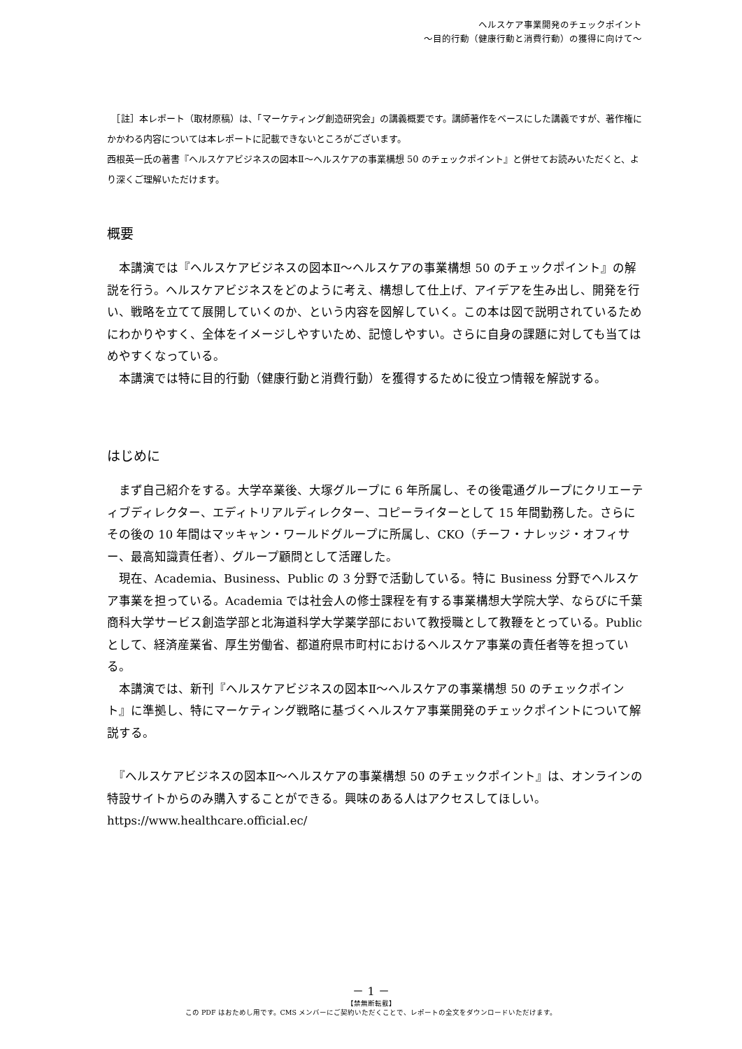ヘルスケア事業開発のチェックポイント
～目的行動（健康行動と消費行動）の獲得に向けて～
　［註］本レポート（取材原稿）は、「マーケティング創造研究会」の講義概要です。講師著作をベースにした講義ですが、著作権にかかわる内容については本レポートに記載できないところがございます。
西根英一氏の著書『ヘルスケアビジネスの図本Ⅱ～ヘルスケアの事業構想 50 のチェックポイント』と併せてお読みいただくと、より深くご理解いただけます。
概要
　本講演では『ヘルスケアビジネスの図本Ⅱ～ヘルスケアの事業構想 50 のチェックポイント』の解説を行う。ヘルスケアビジネスをどのように考え、構想して仕上げ、アイデアを生み出し、開発を行い、戦略を立てて展開していくのか、という内容を図解していく。この本は図で説明されているためにわかりやすく、全体をイメージしやすいため、記憶しやすい。さらに自身の課題に対しても当てはめやすくなっている。
　本講演では特に目的行動（健康行動と消費行動）を獲得するために役立つ情報を解説する。
はじめに
　まず自己紹介をする。大学卒業後、大塚グループに 6 年所属し、その後電通グループにクリエーティブディレクター、エディトリアルディレクター、コピーライターとして 15 年間勤務した。さらにその後の 10 年間はマッキャン・ワールドグループに所属し、CKO（チーフ・ナレッジ・オフィサー、最高知識責任者）、グループ顧問として活躍した。
　現在、Academia、Business、Public の 3 分野で活動している。特に Business 分野でヘルスケア事業を担っている。Academia では社会人の修士課程を有する事業構想大学院大学、ならびに千葉商科大学サービス創造学部と北海道科学大学薬学部において教授職として教鞭をとっている。Public として、経済産業省、厚生労働省、都道府県市町村におけるヘルスケア事業の責任者等を担っている。
　本講演では、新刊『ヘルスケアビジネスの図本Ⅱ～ヘルスケアの事業構想 50 のチェックポイント』に準拠し、特にマーケティング戦略に基づくヘルスケア事業開発のチェックポイントについて解説する。
　『ヘルスケアビジネスの図本Ⅱ～ヘルスケアの事業構想 50 のチェックポイント』は、オンラインの特設サイトからのみ購入することができる。興味のある人はアクセスしてほしい。https://www.healthcare.official.ec/
－ 1 －
【禁無断転載】
この PDF はおためし用です。CMS メンバーにご契約いただくことで、レポートの全文をダウンロードいただけます。